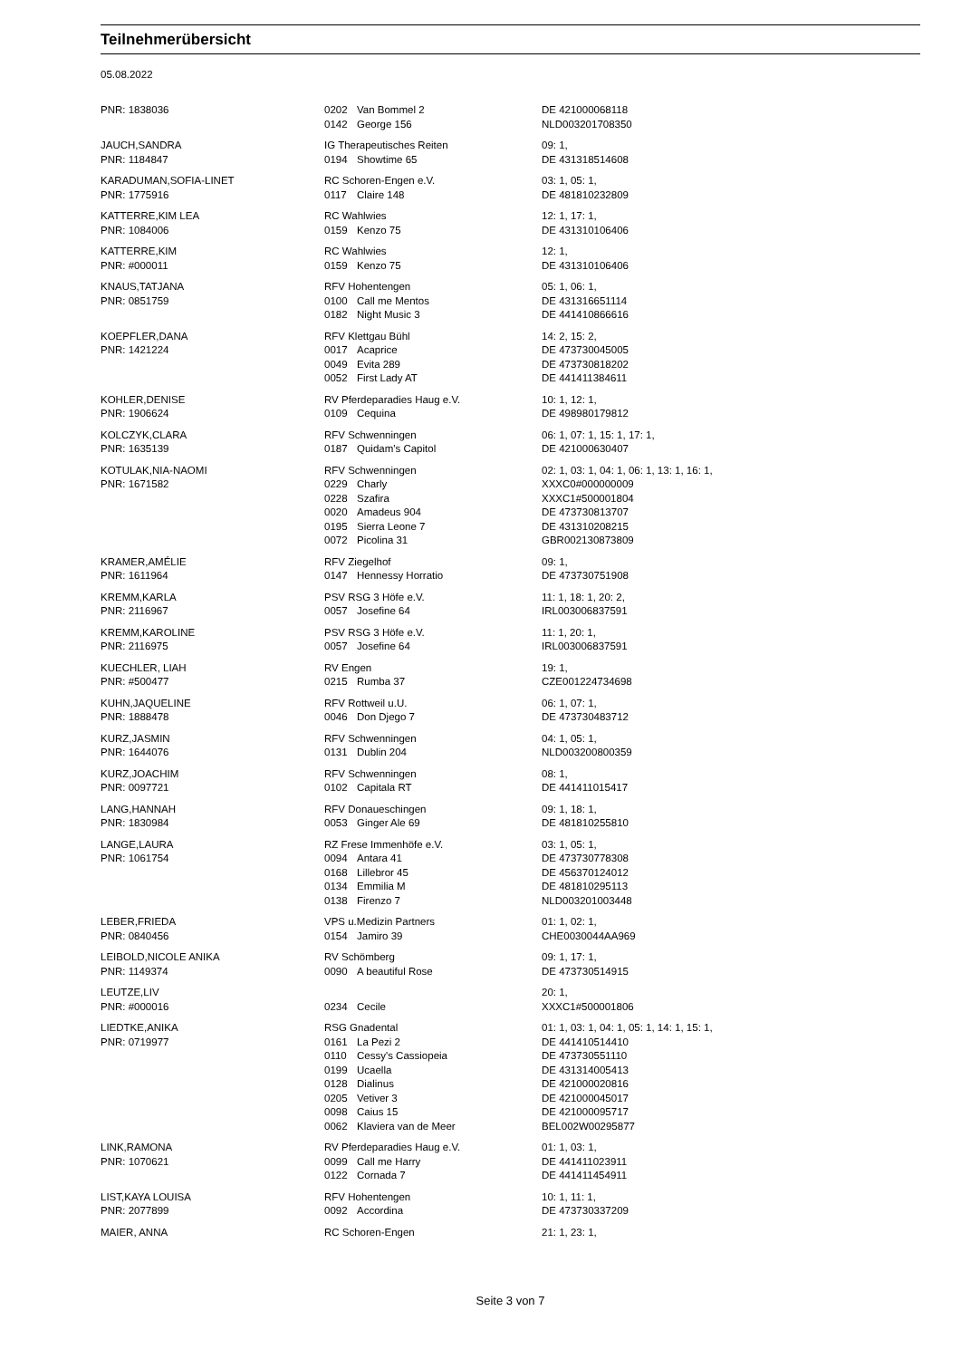Teilnehmerübersicht
05.08.2022
| PNR: 1838036 | 0202 | Van Bommel 2 | DE 421000068118 |
| | 0142 | George 156 | NLD003201708350 |
| JAUCH,SANDRA | IG Therapeutisches Reiten | | 09: 1, |
| PNR: 1184847 | 0194 | Showtime 65 | DE 431318514608 |
| KARADUMAN,SOFIA-LINET | RC Schoren-Engen e.V. | | 03: 1, 05: 1, |
| PNR: 1775916 | 0117 | Claire 148 | DE 481810232809 |
| KATTERRE,KIM LEA | RC Wahlwies | | 12: 1, 17: 1, |
| PNR: 1084006 | 0159 | Kenzo 75 | DE 431310106406 |
| KATTERRE,KIM | RC Wahlwies | | 12: 1, |
| PNR: #000011 | 0159 | Kenzo 75 | DE 431310106406 |
| KNAUS,TATJANA | RFV Hohentengen | | 05: 1, 06: 1, |
| PNR: 0851759 | 0100 | Call me Mentos | DE 431316651114 |
| | 0182 | Night Music 3 | DE 441410866616 |
| KOEPFLER,DANA | RFV Klettgau Bühl | | 14: 2, 15: 2, |
| PNR: 1421224 | 0017 | Acaprice | DE 473730045005 |
| | 0049 | Evita 289 | DE 473730818202 |
| | 0052 | First Lady AT | DE 441411384611 |
| KOHLER,DENISE | RV Pferdeparadies Haug e.V. | | 10: 1, 12: 1, |
| PNR: 1906624 | 0109 | Cequina | DE 498980179812 |
| KOLCZYK,CLARA | RFV Schwenningen | | 06: 1, 07: 1, 15: 1, 17: 1, |
| PNR: 1635139 | 0187 | Quidam's Capitol | DE 421000630407 |
| KOTULAK,NIA-NAOMI | RFV Schwenningen | | 02: 1, 03: 1, 04: 1, 06: 1, 13: 1, 16: 1, |
| PNR: 1671582 | 0229 | Charly | XXXC0#000000009 |
| | 0228 | Szafira | XXXC1#500001804 |
| | 0020 | Amadeus 904 | DE 473730813707 |
| | 0195 | Sierra Leone 7 | DE 431310208215 |
| | 0072 | Picolina 31 | GBR002130873809 |
| KRAMER,AMÉLIE | RFV Ziegelhof | | 09: 1, |
| PNR: 1611964 | 0147 | Hennessy Horratio | DE 473730751908 |
| KREMM,KARLA | PSV RSG 3 Höfe e.V. | | 11: 1, 18: 1, 20: 2, |
| PNR: 2116967 | 0057 | Josefine 64 | IRL003006837591 |
| KREMM,KAROLINE | PSV RSG 3 Höfe e.V. | | 11: 1, 20: 1, |
| PNR: 2116975 | 0057 | Josefine 64 | IRL003006837591 |
| KUECHLER, LIAH | RV Engen | | 19: 1, |
| PNR: #500477 | 0215 | Rumba 37 | CZE001224734698 |
| KUHN,JAQUELINE | RFV Rottweil u.U. | | 06: 1, 07: 1, |
| PNR: 1888478 | 0046 | Don Djego 7 | DE 473730483712 |
| KURZ,JASMIN | RFV Schwenningen | | 04: 1, 05: 1, |
| PNR: 1644076 | 0131 | Dublin 204 | NLD003200800359 |
| KURZ,JOACHIM | RFV Schwenningen | | 08: 1, |
| PNR: 0097721 | 0102 | Capitala RT | DE 441411015417 |
| LANG,HANNAH | RFV Donaueschingen | | 09: 1, 18: 1, |
| PNR: 1830984 | 0053 | Ginger Ale 69 | DE 481810255810 |
| LANGE,LAURA | RZ Frese Immenhöfe e.V. | | 03: 1, 05: 1, |
| PNR: 1061754 | 0094 | Antara 41 | DE 473730778308 |
| | 0168 | Lillebror 45 | DE 456370124012 |
| | 0134 | Emmilia M | DE 481810295113 |
| | 0138 | Firenzo 7 | NLD003201003448 |
| LEBER,FRIEDA | VPS u.Medizin Partners | | 01: 1, 02: 1, |
| PNR: 0840456 | 0154 | Jamiro 39 | CHE0030044AA969 |
| LEIBOLD,NICOLE ANIKA | RV Schömberg | | 09: 1, 17: 1, |
| PNR: 1149374 | 0090 | A beautiful Rose | DE 473730514915 |
| LEUTZE,LIV | | | 20: 1, |
| PNR: #000016 | 0234 | Cecile | XXXC1#500001806 |
| LIEDTKE,ANIKA | RSG Gnadental | | 01: 1, 03: 1, 04: 1, 05: 1, 14: 1, 15: 1, |
| PNR: 0719977 | 0161 | La Pezi 2 | DE 441410514410 |
| | 0110 | Cessy's Cassiopeia | DE 473730551110 |
| | 0199 | Ucaella | DE 431314005413 |
| | 0128 | Dialinus | DE 421000020816 |
| | 0205 | Vetiver 3 | DE 421000045017 |
| | 0098 | Caius 15 | DE 421000095717 |
| | 0062 | Klaviera van de Meer | BEL002W00295877 |
| LINK,RAMONA | RV Pferdeparadies Haug e.V. | | 01: 1, 03: 1, |
| PNR: 1070621 | 0099 | Call me Harry | DE 441411023911 |
| | 0122 | Cornada 7 | DE 441411454911 |
| LIST,KAYA LOUISA | RFV Hohentengen | | 10: 1, 11: 1, |
| PNR: 2077899 | 0092 | Accordina | DE 473730337209 |
| MAIER, ANNA | RC Schoren-Engen | | 21: 1, 23: 1, |
Seite 3 von 7